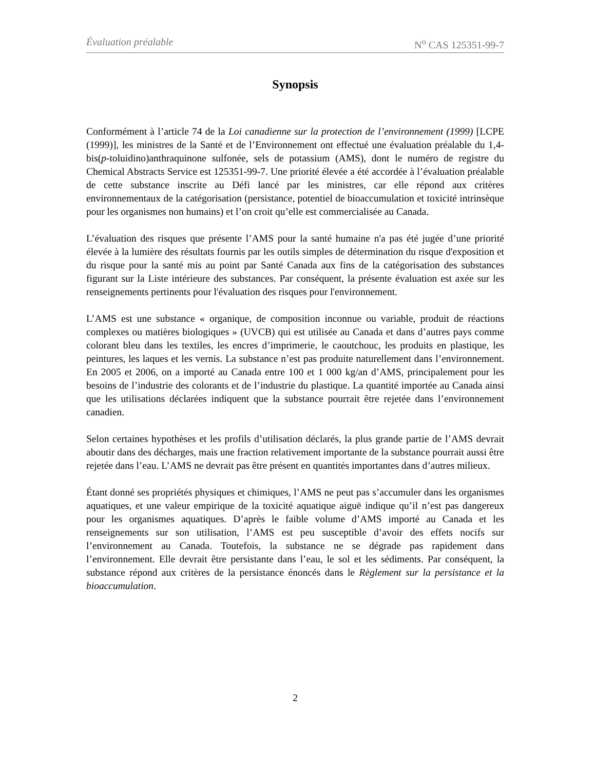Évaluation préalable N<sup>o</sup> CAS 125351-99-7
Synopsis
Conformément à l’article 74 de la Loi canadienne sur la protection de l’environnement (1999) [LCPE (1999)], les ministres de la Santé et de l’Environnement ont effectué une évaluation préalable du 1,4-bis(p-toluidino)anthraquinone sulfonée, sels de potassium (AMS), dont le numéro de registre du Chemical Abstracts Service est 125351-99-7. Une priorité élevée a été accordée à l’évaluation préalable de cette substance inscrite au Défi lancé par les ministres, car elle répond aux critères environnementaux de la catégorisation (persistance, potentiel de bioaccumulation et toxicité intrinsèque pour les organismes non humains) et l’on croit qu’elle est commercialisée au Canada.
L’évaluation des risques que présente l’AMS pour la santé humaine n'a pas été jugée d’une priorité élevée à la lumière des résultats fournis par les outils simples de détermination du risque d'exposition et du risque pour la santé mis au point par Santé Canada aux fins de la catégorisation des substances figurant sur la Liste intérieure des substances. Par conséquent, la présente évaluation est axée sur les renseignements pertinents pour l'évaluation des risques pour l'environnement.
L’AMS est une substance « organique, de composition inconnue ou variable, produit de réactions complexes ou matières biologiques » (UVCB) qui est utilisée au Canada et dans d’autres pays comme colorant bleu dans les textiles, les encres d’imprimerie, le caoutchouc, les produits en plastique, les peintures, les laques et les vernis. La substance n’est pas produite naturellement dans l’environnement. En 2005 et 2006, on a importé au Canada entre 100 et 1 000 kg/an d’AMS, principalement pour les besoins de l’industrie des colorants et de l’industrie du plastique. La quantité importée au Canada ainsi que les utilisations déclarées indiquent que la substance pourrait être rejetée dans l’environnement canadien.
Selon certaines hypothèses et les profils d’utilisation déclarés, la plus grande partie de l’AMS devrait aboutir dans des décharges, mais une fraction relativement importante de la substance pourrait aussi être rejetée dans l’eau. L’AMS ne devrait pas être présent en quantités importantes dans d’autres milieux.
Étant donné ses propriétés physiques et chimiques, l’AMS ne peut pas s’accumuler dans les organismes aquatiques, et une valeur empirique de la toxicité aquatique aiguë indique qu’il n’est pas dangereux pour les organismes aquatiques. D’après le faible volume d’AMS importé au Canada et les renseignements sur son utilisation, l’AMS est peu susceptible d’avoir des effets nocifs sur l’environnement au Canada. Toutefois, la substance ne se dégrade pas rapidement dans l’environnement. Elle devrait être persistante dans l’eau, le sol et les sédiments. Par conséquent, la substance répond aux critères de la persistance énoncés dans le Règlement sur la persistance et la bioaccumulation.
2